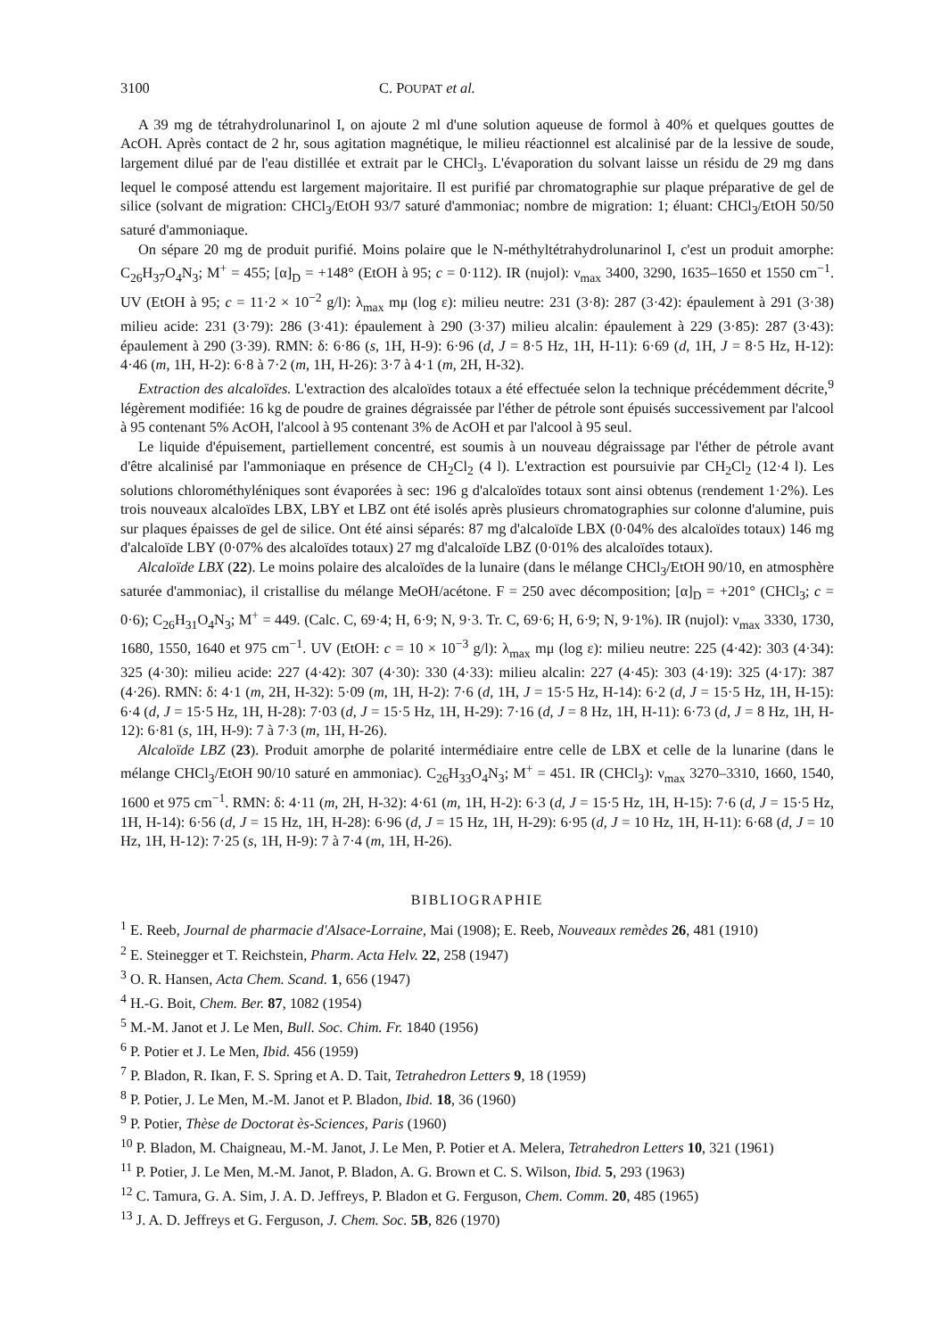3100 C. POUPAT et al.
A 39 mg de tétrahydrolunarinol I, on ajoute 2 ml d'une solution aqueuse de formol à 40% et quelques gouttes de AcOH. Après contact de 2 hr, sous agitation magnétique, le milieu réactionnel est alcalinisé par de la lessive de soude, largement dilué par de l'eau distillée et extrait par le CHCl<sub>3</sub>. L'évaporation du solvant laisse un résidu de 29 mg dans lequel le composé attendu est largement majoritaire. Il est purifié par chromatographie sur plaque préparative de gel de silice (solvant de migration: CHCl<sub>3</sub>/EtOH 93/7 saturé d'ammoniac; nombre de migration: 1; éluant: CHCl<sub>3</sub>/EtOH 50/50 saturé d'ammoniaque.
On sépare 20 mg de produit purifié. Moins polaire que le N-méthyltétrahydrolunarinol I, c'est un produit amorphe: C<sub>26</sub>H<sub>37</sub>O<sub>4</sub>N<sub>3</sub>; M<sup>+</sup> = 455; [α]<sub>D</sub> = +148° (EtOH à 95; c = 0·112). IR (nujol): ν<sub>max</sub> 3400, 3290, 1635–1650 et 1550 cm<sup>−1</sup>. UV (EtOH à 95; c = 11·2 × 10<sup>−2</sup> g/l): λ<sub>max</sub> mμ (log ε): milieu neutre: 231 (3·8): 287 (3·42): épaulement à 291 (3·38) milieu acide: 231 (3·79): 286 (3·41): épaulement à 290 (3·37) milieu alcalin: épaulement à 229 (3·85): 287 (3·43): épaulement à 290 (3·39). RMN: δ: 6·86 (s, 1H, H-9): 6·96 (d, J = 8·5 Hz, 1H, H-11): 6·69 (d, 1H, J = 8·5 Hz, H-12): 4·46 (m, 1H, H-2): 6·8 à 7·2 (m, 1H, H-26): 3·7 à 4·1 (m, 2H, H-32).
Extraction des alcaloïdes. L'extraction des alcaloïdes totaux a été effectuée selon la technique précédemment décrite,<sup>9</sup> légèrement modifiée: 16 kg de poudre de graines dégraissée par l'éther de pétrole sont épuisés successivement par l'alcool à 95 contenant 5% AcOH, l'alcool à 95 contenant 3% de AcOH et par l'alcool à 95 seul.
Le liquide d'épuisement, partiellement concentré, est soumis à un nouveau dégraissage par l'éther de pétrole avant d'être alcalinisé par l'ammoniaque en présence de CH<sub>2</sub>Cl<sub>2</sub> (4 l). L'extraction est poursuivie par CH<sub>2</sub>Cl<sub>2</sub> (12·4 l). Les solutions chlorométhyléniques sont évaporées à sec: 196 g d'alcaloïdes totaux sont ainsi obtenus (rendement 1·2%). Les trois nouveaux alcaloïdes LBX, LBY et LBZ ont été isolés après plusieurs chromatographies sur colonne d'alumine, puis sur plaques épaisses de gel de silice. Ont été ainsi séparés: 87 mg d'alcaloïde LBX (0·04% des alcaloïdes totaux) 146 mg d'alcaloïde LBY (0·07% des alcaloïdes totaux) 27 mg d'alcaloïde LBZ (0·01% des alcaloïdes totaux).
Alcaloïde LBX (22). Le moins polaire des alcaloïdes de la lunaire (dans le mélange CHCl<sub>3</sub>/EtOH 90/10, en atmosphère saturée d'ammoniac), il cristallise du mélange MeOH/acétone. F = 250 avec décomposition; [α]<sub>D</sub> = +201° (CHCl<sub>3</sub>; c = 0·6); C<sub>26</sub>H<sub>31</sub>O<sub>4</sub>N<sub>3</sub>; M<sup>+</sup> = 449. (Calc. C, 69·4; H, 6·9; N, 9·3. Tr. C, 69·6; H, 6·9; N, 9·1%). IR (nujol): ν<sub>max</sub> 3330, 1730, 1680, 1550, 1640 et 975 cm<sup>−1</sup>. UV (EtOH: c = 10 × 10<sup>−3</sup> g/l): λ<sub>max</sub> mμ (log ε): milieu neutre: 225 (4·42): 303 (4·34): 325 (4·30): milieu acide: 227 (4·42): 307 (4·30): 330 (4·33): milieu alcalin: 227 (4·45): 303 (4·19): 325 (4·17): 387 (4·26). RMN: δ: 4·1 (m, 2H, H-32): 5·09 (m, 1H, H-2): 7·6 (d, 1H, J = 15·5 Hz, H-14): 6·2 (d, J = 15·5 Hz, 1H, H-15): 6·4 (d, J = 15·5 Hz, 1H, H-28): 7·03 (d, J = 15·5 Hz, 1H, H-29): 7·16 (d, J = 8 Hz, 1H, H-11): 6·73 (d, J = 8 Hz, 1H, H-12): 6·81 (s, 1H, H-9): 7 à 7·3 (m, 1H, H-26).
Alcaloïde LBZ (23). Produit amorphe de polarité intermédiaire entre celle de LBX et celle de la lunarine (dans le mélange CHCl<sub>3</sub>/EtOH 90/10 saturé en ammoniac). C<sub>26</sub>H<sub>33</sub>O<sub>4</sub>N<sub>3</sub>; M<sup>+</sup> = 451. IR (CHCl<sub>3</sub>): ν<sub>max</sub> 3270–3310, 1660, 1540, 1600 et 975 cm<sup>−1</sup>. RMN: δ: 4·11 (m, 2H, H-32): 4·61 (m, 1H, H-2): 6·3 (d, J = 15·5 Hz, 1H, H-15): 7·6 (d, J = 15·5 Hz, 1H, H-14): 6·56 (d, J = 15 Hz, 1H, H-28): 6·96 (d, J = 15 Hz, 1H, H-29): 6·95 (d, J = 10 Hz, 1H, H-11): 6·68 (d, J = 10 Hz, 1H, H-12): 7·25 (s, 1H, H-9): 7 à 7·4 (m, 1H, H-26).
BIBLIOGRAPHIE
<sup>1</sup> E. Reeb, Journal de pharmacie d'Alsace-Lorraine, Mai (1908); E. Reeb, Nouveaux remèdes 26, 481 (1910)
<sup>2</sup> E. Steinegger et T. Reichstein, Pharm. Acta Helv. 22, 258 (1947)
<sup>3</sup> O. R. Hansen, Acta Chem. Scand. 1, 656 (1947)
<sup>4</sup> H.-G. Boit, Chem. Ber. 87, 1082 (1954)
<sup>5</sup> M.-M. Janot et J. Le Men, Bull. Soc. Chim. Fr. 1840 (1956)
<sup>6</sup> P. Potier et J. Le Men, Ibid. 456 (1959)
<sup>7</sup> P. Bladon, R. Ikan, F. S. Spring et A. D. Tait, Tetrahedron Letters 9, 18 (1959)
<sup>8</sup> P. Potier, J. Le Men, M.-M. Janot et P. Bladon, Ibid. 18, 36 (1960)
<sup>9</sup> P. Potier, Thèse de Doctorat ès-Sciences, Paris (1960)
<sup>10</sup> P. Bladon, M. Chaigneau, M.-M. Janot, J. Le Men, P. Potier et A. Melera, Tetrahedron Letters 10, 321 (1961)
<sup>11</sup> P. Potier, J. Le Men, M.-M. Janot, P. Bladon, A. G. Brown et C. S. Wilson, Ibid. 5, 293 (1963)
<sup>12</sup> C. Tamura, G. A. Sim, J. A. D. Jeffreys, P. Bladon et G. Ferguson, Chem. Comm. 20, 485 (1965)
<sup>13</sup> J. A. D. Jeffreys et G. Ferguson, J. Chem. Soc. 5B, 826 (1970)